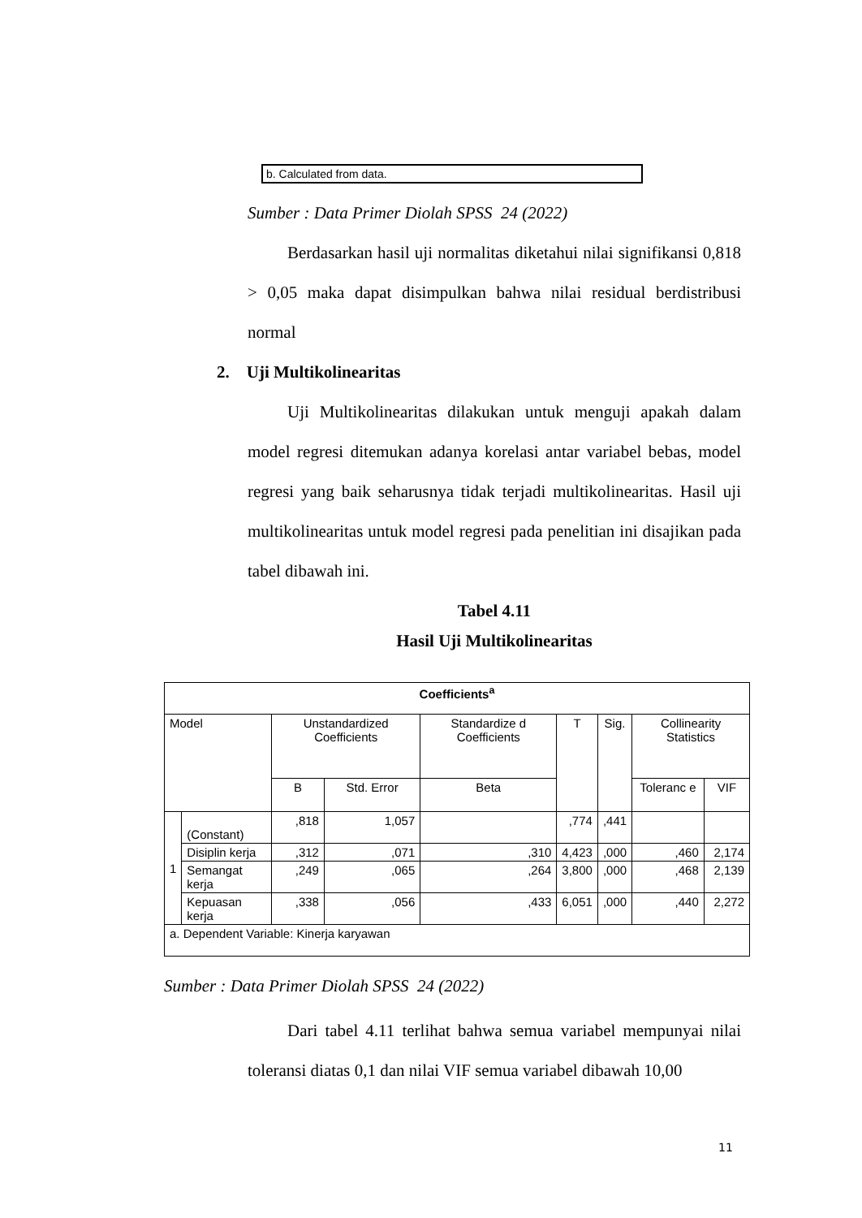b. Calculated from data.
Sumber : Data Primer Diolah SPSS 24 (2022)
Berdasarkan hasil uji normalitas diketahui nilai signifikansi 0,818 > 0,05 maka dapat disimpulkan bahwa nilai residual berdistribusi normal
2. Uji Multikolinearitas
Uji Multikolinearitas dilakukan untuk menguji apakah dalam model regresi ditemukan adanya korelasi antar variabel bebas, model regresi yang baik seharusnya tidak terjadi multikolinearitas. Hasil uji multikolinearitas untuk model regresi pada penelitian ini disajikan pada tabel dibawah ini.
Tabel 4.11
Hasil Uji Multikolinearitas
| Coefficients<sup>a</sup> | | | | | | | | |
| --- | --- | --- | --- | --- | --- | --- | --- | --- |
| Model | | Unstandardized Coefficients | | Standardize d Coefficients | T | Sig. | Collinearity Statistics | |
| | | B | Std. Error | Beta | | | Toleranc e | VIF |
| 1 | (Constant) | ,818 | 1,057 | | ,774 | ,441 | | |
| | Disiplin kerja | ,312 | ,071 | ,310 | 4,423 | ,000 | ,460 | 2,174 |
| | Semangat kerja | ,249 | ,065 | ,264 | 3,800 | ,000 | ,468 | 2,139 |
| | Kepuasan kerja | ,338 | ,056 | ,433 | 6,051 | ,000 | ,440 | 2,272 |
| a. Dependent Variable: Kinerja karyawan | | | | | | | | |
Sumber : Data Primer Diolah SPSS 24 (2022)
Dari tabel 4.11 terlihat bahwa semua variabel mempunyai nilai toleransi diatas 0,1 dan nilai VIF semua variabel dibawah 10,00
11